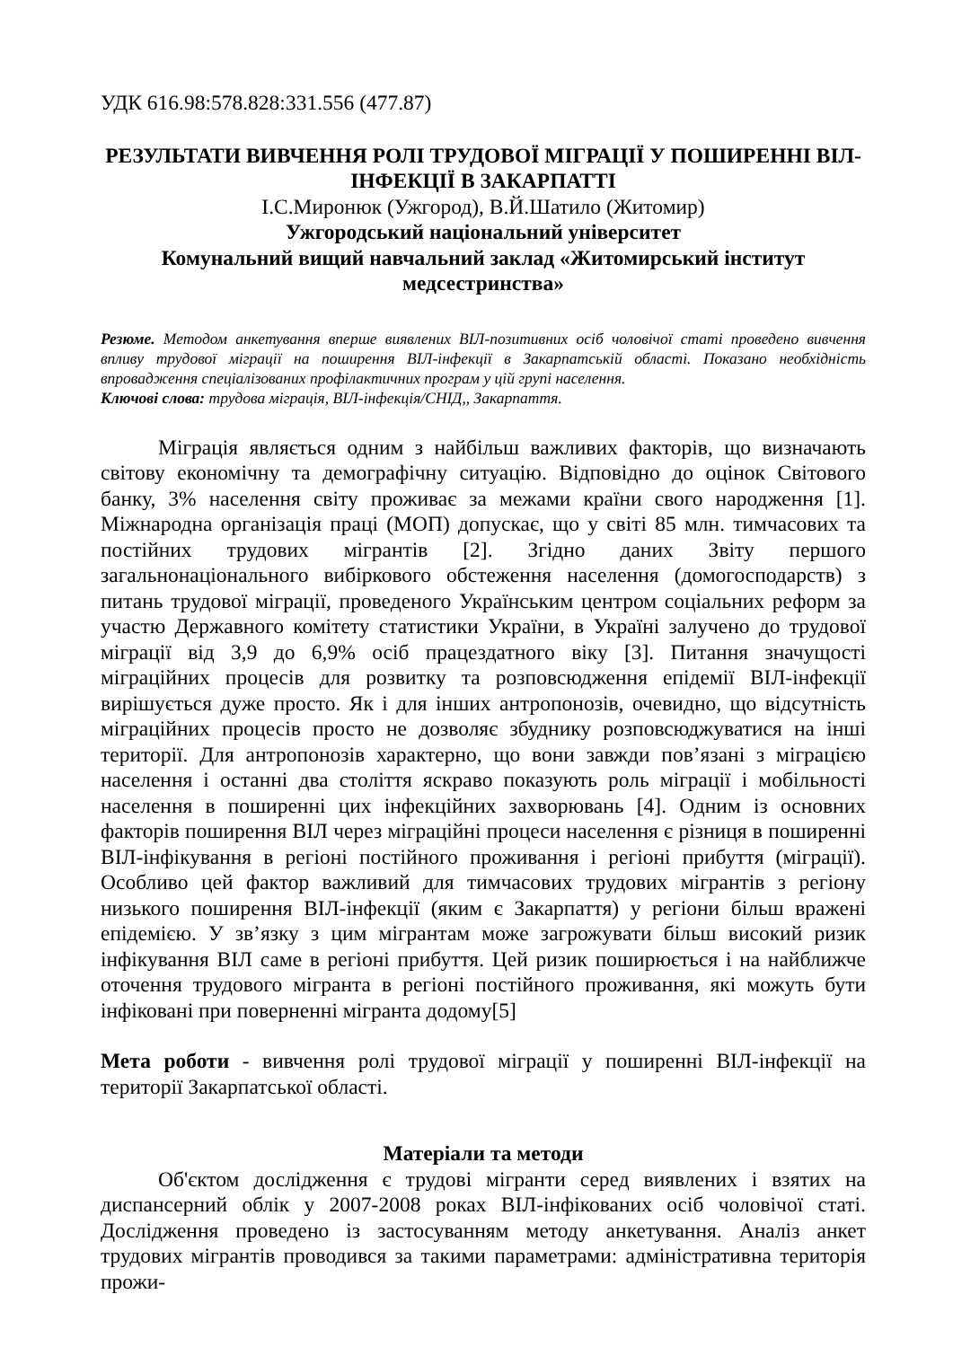УДК 616.98:578.828:331.556 (477.87)
РЕЗУЛЬТАТИ ВИВЧЕННЯ РОЛІ ТРУДОВОЇ МІГРАЦІЇ У ПОШИРЕННІ ВІЛ-ІНФЕКЦІЇ В ЗАКАРПАТТІ
І.С.Миронюк (Ужгород), В.Й.Шатило (Житомир)
Ужгородський національний університет
Комунальний вищий навчальний заклад «Житомирський інститут медсестринства»
Резюме. Методом анкетування вперше виявлених ВІЛ-позитивних осіб чоловічої статі проведено вивчення впливу трудової міграції на поширення ВІЛ-інфекції в Закарпатській області. Показано необхідність впровадження спеціалізованих профілактичних програм у цій групі населення.
Ключові слова: трудова міграція, ВІЛ-інфекція/СНІД,, Закарпаття.
Міграція являється одним з найбільш важливих факторів, що визначають світову економічну та демографічну ситуацію. Відповідно до оцінок Світового банку, 3% населення світу проживає за межами країни свого народження [1]. Міжнародна організація праці (МОП) допускає, що у світі 85 млн. тимчасових та постійних трудових мігрантів [2]. Згідно даних Звіту першого загальнонаціонального вибіркового обстеження населення (домогосподарств) з питань трудової міграції, проведеного Українським центром соціальних реформ за участю Державного комітету статистики України, в Україні залучено до трудової міграції від 3,9 до 6,9% осіб працездатного віку [3]. Питання значущості міграційних процесів для розвитку та розповсюдження епідемії ВІЛ-інфекції вирішується дуже просто. Як і для інших антропонозів, очевидно, що відсутність міграційних процесів просто не дозволяє збуднику розповсюджуватися на інші території. Для антропонозів характерно, що вони завжди пов’язані з міграцією населення і останні два століття яскраво показують роль міграції і мобільності населення в поширенні цих інфекційних захворювань [4]. Одним із основних факторів поширення ВІЛ через міграційні процеси населення є різниця в поширенні ВІЛ-інфікування в регіоні постійного проживання і регіоні прибуття (міграції). Особливо цей фактор важливий для тимчасових трудових мігрантів з регіону низького поширення ВІЛ-інфекції (яким є Закарпаття) у регіони більш вражені епідемією. У зв’язку з цим мігрантам може загрожувати більш високий ризик інфікування ВІЛ саме в регіоні прибуття. Цей ризик поширюється і на найближче оточення трудового мігранта в регіоні постійного проживання, які можуть бути інфіковані при поверненні мігранта додому[5]
Мета роботи - вивчення ролі трудової міграції у поширенні ВІЛ-інфекції на території Закарпатської області.
Матеріали та методи
Об'єктом дослідження є трудові мігранти серед виявлених і взятих на диспансерний облік у 2007-2008 роках ВІЛ-інфікованих осіб чоловічої статі. Дослідження проведено із застосуванням методу анкетування. Аналіз анкет трудових мігрантів проводився за такими параметрами: адміністративна територія прожи-